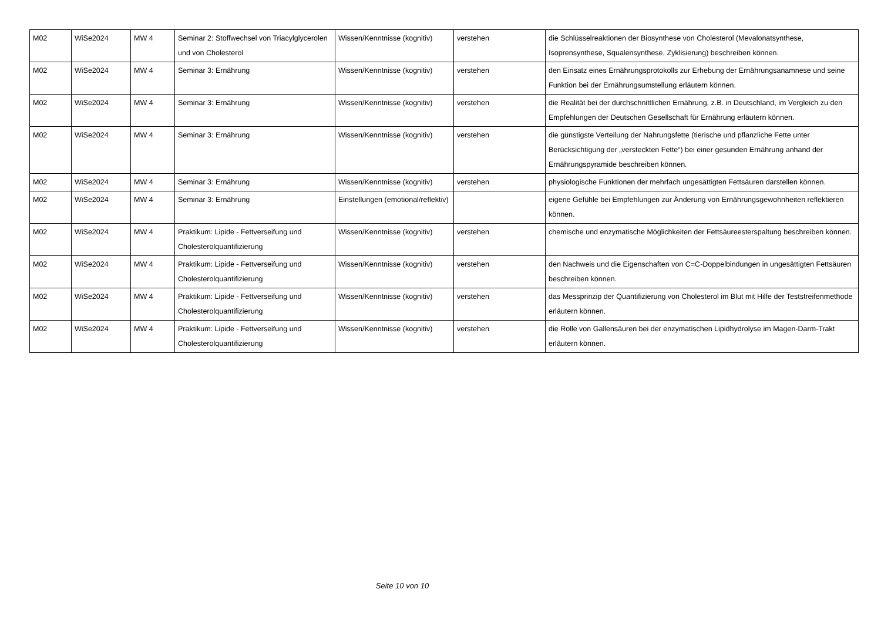| M02 | WiSe2024 | MW 4 | Seminar 2: Stoffwechsel von Triacylglycerolen und von Cholesterol | Wissen/Kenntnisse (kognitiv) | verstehen | die Schlüsselreaktionen der Biosynthese von Cholesterol (Mevalonatsynthese, Isoprensynthese, Squalensynthese, Zyklisierung) beschreiben können. |
| M02 | WiSe2024 | MW 4 | Seminar 3: Ernährung | Wissen/Kenntnisse (kognitiv) | verstehen | den Einsatz eines Ernährungsprotokolls zur Erhebung der Ernährungsanamnese und seine Funktion bei der Ernährungsumstellung erläutern können. |
| M02 | WiSe2024 | MW 4 | Seminar 3: Ernährung | Wissen/Kenntnisse (kognitiv) | verstehen | die Realität bei der durchschnittlichen Ernährung, z.B. in Deutschland, im Vergleich zu den Empfehlungen der Deutschen Gesellschaft für Ernährung erläutern können. |
| M02 | WiSe2024 | MW 4 | Seminar 3: Ernährung | Wissen/Kenntnisse (kognitiv) | verstehen | die günstigste Verteilung der Nahrungsfette (tierische und pflanzliche Fette unter Berücksichtigung der „versteckten Fette“) bei einer gesunden Ernährung anhand der Ernährungspyramide beschreiben können. |
| M02 | WiSe2024 | MW 4 | Seminar 3: Ernährung | Wissen/Kenntnisse (kognitiv) | verstehen | physiologische Funktionen der mehrfach ungesättigten Fettsäuren darstellen können. |
| M02 | WiSe2024 | MW 4 | Seminar 3: Ernährung | Einstellungen (emotional/reflektiv) | | eigene Gefühle bei Empfehlungen zur Änderung von Ernährungsgewohnheiten reflektieren können. |
| M02 | WiSe2024 | MW 4 | Praktikum: Lipide - Fettverseifung und Cholesterolquantifizierung | Wissen/Kenntnisse (kognitiv) | verstehen | chemische und enzymatische Möglichkeiten der Fettsäureesterspaltung beschreiben können. |
| M02 | WiSe2024 | MW 4 | Praktikum: Lipide - Fettverseifung und Cholesterolquantifizierung | Wissen/Kenntnisse (kognitiv) | verstehen | den Nachweis und die Eigenschaften von C=C-Doppelbindungen in ungesättigten Fettsäuren beschreiben können. |
| M02 | WiSe2024 | MW 4 | Praktikum: Lipide - Fettverseifung und Cholesterolquantifizierung | Wissen/Kenntnisse (kognitiv) | verstehen | das Messprinzip der Quantifizierung von Cholesterol im Blut mit Hilfe der Teststreifenmethode erläutern können. |
| M02 | WiSe2024 | MW 4 | Praktikum: Lipide - Fettverseifung und Cholesterolquantifizierung | Wissen/Kenntnisse (kognitiv) | verstehen | die Rolle von Gallensäuren bei der enzymatischen Lipidhydrolyse im Magen-Darm-Trakt erläutern können. |
Seite 10 von 10